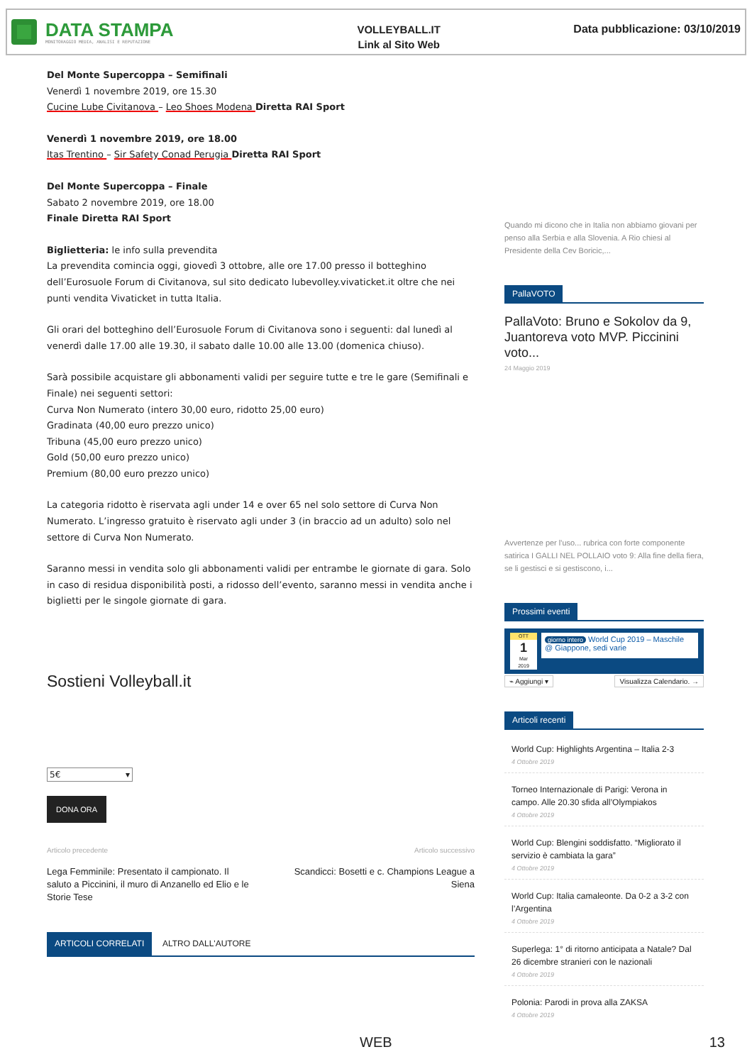DATA STAMPA
MONITORAGGIO MEDIA, ANALISI E REPUTAZIONE
VOLLEYBALL.IT
Link al Sito Web
Data pubblicazione: 03/10/2019
Del Monte Supercoppa – Semifinali
Venerdì 1 novembre 2019, ore 15.30
Cucine Lube Civitanova – Leo Shoes Modena Diretta RAI Sport
Venerdì 1 novembre 2019, ore 18.00
Itas Trentino – Sir Safety Conad Perugia Diretta RAI Sport
Del Monte Supercoppa – Finale
Sabato 2 novembre 2019, ore 18.00
Finale Diretta RAI Sport
Biglietteria: le info sulla prevendita
La prevendita comincia oggi, giovedì 3 ottobre, alle ore 17.00 presso il botteghino dell’Eurosuole Forum di Civitanova, sul sito dedicato lubevolley.vivaticket.it oltre che nei punti vendita Vivaticket in tutta Italia.
Gli orari del botteghino dell’Eurosuole Forum di Civitanova sono i seguenti: dal lunedì al venerdì dalle 17.00 alle 19.30, il sabato dalle 10.00 alle 13.00 (domenica chiuso).
Sarà possibile acquistare gli abbonamenti validi per seguire tutte e tre le gare (Semifinali e Finale) nei seguenti settori:
Curva Non Numerato (intero 30,00 euro, ridotto 25,00 euro)
Gradinata (40,00 euro prezzo unico)
Tribuna (45,00 euro prezzo unico)
Gold (50,00 euro prezzo unico)
Premium (80,00 euro prezzo unico)
La categoria ridotto è riservata agli under 14 e over 65 nel solo settore di Curva Non Numerato. L’ingresso gratuito è riservato agli under 3 (in braccio ad un adulto) solo nel settore di Curva Non Numerato.
Saranno messi in vendita solo gli abbonamenti validi per entrambe le giornate di gara. Solo in caso di residua disponibilità posti, a ridosso dell’evento, saranno messi in vendita anche i biglietti per le singole giornate di gara.
Sostieni Volleyball.it
5€ ▾
DONA ORA
Articolo precedente
Lega Femminile: Presentato il campionato. Il saluto a Piccinini, il muro di Anzanello ed Elio e le Storie Tese
Articolo successivo
Scandicci: Bosetti e c. Champions League a Siena
ARTICOLI CORRELATI ALTRO DALL'AUTORE
Quando mi dicono che in Italia non abbiamo giovani per penso alla Serbia e alla Slovenia. A Rio chiesi al Presidente della Cev Boricic,...
PallaVOTO
PallaVoto: Bruno e Sokolov da 9, Juantoreva voto MVP. Piccinini voto...
24 Maggio 2019
Avvertenze per l'uso... rubrica con forte componente satirica I GALLI NEL POLLAIO voto 9: Alla fine della fiera, se li gestisci e si gestiscono, i...
Prossimi eventi
OTT
1
Mar
2019
giorno intero World Cup 2019 – Maschile
@ Giappone, sedi varie
⌁ Aggiungi ▾ Visualizza Calendario. →
Articoli recenti
World Cup: Highlights Argentina – Italia 2-3
4 Ottobre 2019
Torneo Internazionale di Parigi: Verona in campo. Alle 20.30 sfida all’Olympiakos
4 Ottobre 2019
World Cup: Blengini soddisfatto. “Migliorato il servizio è cambiata la gara”
4 Ottobre 2019
World Cup: Italia camaleonte. Da 0-2 a 3-2 con l’Argentina
4 Ottobre 2019
Superlega: 1° di ritorno anticipata a Natale? Dal 26 dicembre stranieri con le nazionali
4 Ottobre 2019
Polonia: Parodi in prova alla ZAKSA
4 Ottobre 2019
WEB 13